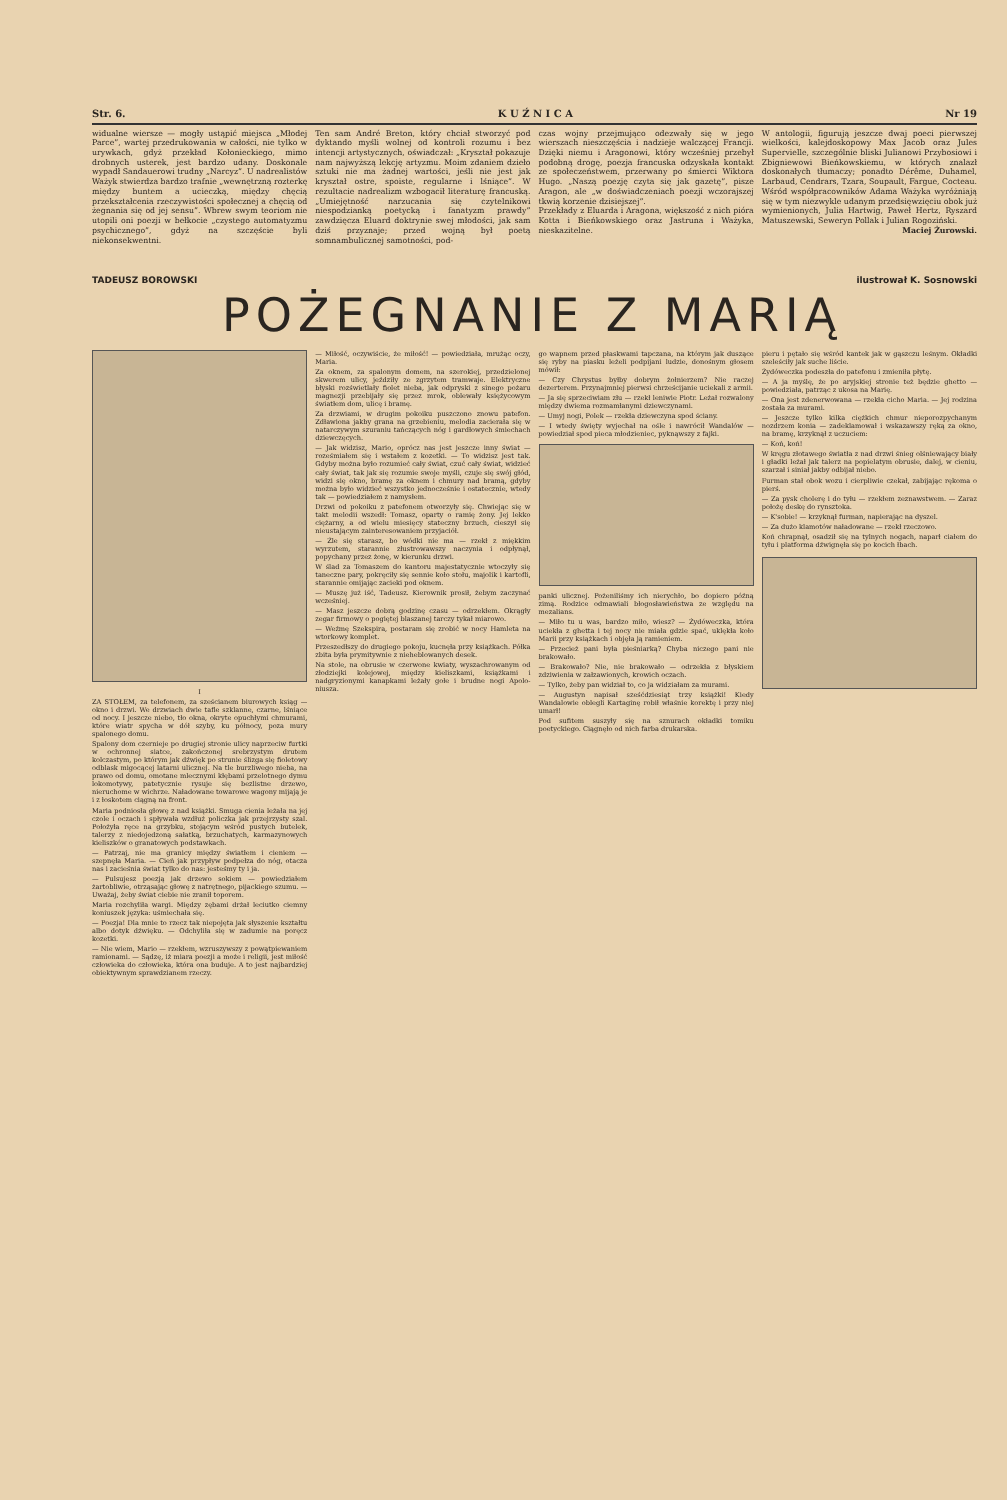Str. 6. K U Ź N I C A Nr 19
widualne wiersze — mogły ustąpić miejsca „Młodej Parce”, wartej przedrukowania w całości, nie tylko w urywkach, gdyż przekład Kołonieckiego, mimo drobnych usterek, jest bardzo udany. Doskonale wypadł Sandauerowi trudny „Narcyz”. U nadrealistów Ważyk stwierdza bardzo trafnie „wewnętrzną rozterkę między buntem a ucieczką, między chęcią przekształcenia rzeczywistości społecznej a chęcią od żegnania się od jej sensu”. Wbrew swym teoriom nie utopili oni poezji w bełkocie „czystego automatyzmu psychicznego”, gdyż na szczęście byli niekonsekwentni.
Ten sam André Breton, który chciał stworzyć pod dyktando myśli wolnej od kontroli rozumu i bez intencji artystycznych, oświadczał: „Kryształ pokazuje nam najwyższą lekcję artyzmu. Moim zdaniem dzieło sztuki nie ma żadnej wartości, jeśli nie jest jak kryształ ostre, spoiste, regularne i lśniące”. W rezultacie nadrealizm wzbogacił literaturę francuską. „Umiejętność narzucania się czytelnikowi niespodzianką poetycką i fanatyzm prawdy” zawdzięcza Eluard doktrynie swej młodości, jak sam dziś przyznaje; przed wojną był poetą somnambulicznej samotności, pod-
czas wojny przejmująco odezwały się w jego wierszach nieszczęścia i nadzieje walczącej Francji. Dzięki niemu i Aragonowi, który wcześniej przebył podobną drogę, poezja francuska odzyskała kontakt ze społeczeństwem, przerwany po śmierci Wiktora Hugo. „Naszą poezję czyta się jak gazetę”, pisze Aragon, ale „w doświadczeniach poezji wczorajszej tkwią korzenie dzisiejszej”.
Przekłady z Eluarda i Aragona, większość z nich pióra Kotta i Bieńkowskiego oraz Jastruna i Ważyka, nieskazitelne.
W antologii, figurują jeszcze dwaj poeci pierwszej wielkości, kalejdoskopowy Max Jacob oraz Jules Supervielle, szczególnie bliski Julianowi Przybosiowi i Zbigniewowi Bieńkowskiemu, w których znalazł doskonałych tłumaczy; ponadto Dérême, Duhamel, Larbaud, Cendrars, Tzara, Soupault, Fargue, Cocteau. Wśród współpracowników Adama Ważyka wyróżniają się w tym niezwykle udanym przedsięwzięciu obok już wymienionych, Julia Hartwig, Paweł Hertz, Ryszard Matuszewski, Seweryn Pollak i Julian Rogoziński.
Maciej Żurowski.
TADEUSZ BOROWSKI ilustrował K. Sosnowski
POŻEGNANIE Z MARIĄ
I
ZA STOŁEM, za telefonem, za sześcianem biurowych ksiąg — okno i drzwi. We drzwiach dwie tafle szklanne, czarne, lśniące od nocy. I jeszcze niebo, tło okna, okryte opuchłymi chmurami, które wiatr spycha w dół szyby, ku północy, poza mury spalonego domu.
Spalony dom czernieje po drugiej stronie ulicy naprzeciw furtki w ochronnej siatce, zakończonej srebrzystym drutem kolczastym, po którym jak dźwięk po strunie ślizga się fioletowy odblask migocącej latarni ulicznej. Na tle burzliwego nieba, na prawo od domu, omotane mlecznymi kłębami przelotnego dymu lokomotywy, patetycznie rysuje się bezlistne drzewo, nieruchome w wichrze. Naładowane towarowe wagony mijają je i z łoskotem ciągną na front.
Maria podniosła głowę z nad książki. Smuga cienia leżała na jej czole i oczach i spływała wzdłuż policzka jak przejrzysty szal. Położyła ręce na grzybku, stojącym wśród pustych butelek, talerzy z niedojedzoną sałatką, brzuchatych, karmazynowych kieliszków o granatowych podstawkach.
— Patrzaj, nie ma granicy między światłem i cieniem — szepnęła Maria. — Cień jak przypływ podpełza do nóg, otacza nas i zacieśnia świat tylko do nas: jesteśmy ty i ja.
— Pulsujesz poezją jak drzewo sokiem — powiedziałem żartobliwie, otrząsając głowę z natrętnego, pijackiego szumu. — Uważaj, żeby świat ciebie nie zranił toporem.
Maria rozchyliła wargi. Między zębami drżał leciutko ciemny koniuszek języka: uśmiechała się.
— Poezja! Dla mnie to rzecz tak niepojęta jak słyszenie kształtu albo dotyk dźwięku. — Odchyliła się w zadumie na poręcz kozetki.
— Nie wiem, Mario — rzekłem, wzruszywszy z powątpiewaniem ramionami. — Sądzę, iż miara poezji a może i religii, jest miłość człowieka do człowieka, która ona buduje. A to jest najbardziej obiektywnym sprawdzianem rzeczy.
— Miłość, oczywiście, że miłość! — powiedziała, mrużąc oczy, Maria.
Za oknem, za spalonym domem, na szerokiej, przedzielonej skwerem ulicy, jeździły ze zgrzytem tramwaje. Elektryczne błyski rozświetlały fiolet nieba, jak odpryski z sinego pożaru magnezji przebijały się przez mrok, oblewały księżycowym światłem dom, ulicę i bramę.
Za drzwiami, w drugim pokoiku puszczono znowu patefon. Zdławiona jakby grana na grzebieniu, melodia zacierała się w natarczywym szuraniu tańczących nóg i gardłowych śmiechach dziewczęcych.
— Jak widzisz, Mario, oprócz nas jest jeszcze inny świat — roześmiałem się i wstałem z kozetki. — To widzisz jest tak. Gdyby można było rozumieć cały świat, czuć cały świat, widzieć cały świat, tak jak się rozumie swoje myśli, czuje się swój głód, widzi się okno, bramę za oknem i chmury nad bramą, gdyby można było widzieć wszystko jednocześnie i ostatecznie, wtedy tak — powiedziałem z namysłem.
Drzwi od pokoiku z patefonem otworzyły się. Chwiejąc się w takt melodii wszedł: Tomasz, oparty o ramię żony. Jej lekko cięża­rny, a od wielu miesięcy stateczny brzuch, cieszył się nieustającym zainteresowaniem przyjaciół.
— Źle się starasz, bo wódki nie ma — rzekł z miękkim wyrzutem, starannie złustrowawszy naczynia i odpłynął, popychany przez żonę, w kierunku drzwi.
W ślad za Tomaszem do kantoru majestatycznie wtoczyły się taneczne pary, pokręciły się sennie koło stołu, majolik i kartofli, starannie omijając zacieki pod oknem.
— Muszę już iść, Tadeusz. Kierownik prosił, żebym zaczynać wcześniej.
— Masz jeszcze dobrą godzinę czasu — odrzekłem. Okrągły zegar firmowy o pogiętej blaszanej tarczy tykał miarowo.
— Weźmę Szekspira, postaram się zrobić w nocy Hamleta na wtorkowy komplet.
Przeszedłszy do drugiego pokoju, kucnęła przy książkach. Półka zbita była prymitywnie z nieheblowanych desek.
Na stole, na obrusie w czerwone kwiaty, wyszachrowanym od złodziejki kolejowej, między kieliszkami, książkami i nadgryzionymi kanapkami leżały gołe i brudne nogi Apolo­niusza.
go wapnem przed płaskwami tapczana, na którym jak duszące się ryby na piasku leżeli podpijani ludzie, donośnym głosem mówił:
— Czy Chrystus byłby dobrym żołnierzem? Nie raczej dezerterem. Przynajmniej pierwsi chrześcijanie uciekali z armii.
— Ja się sprzeciwiam złu — rzekł leniwie Piotr. Leżał rozwalony między dwiema rozmamłanymi dziewczynami.
— Umyj nogi, Polek — rzekła dziewczyna spod ściany.
— I wtedy święty wyjechał na ośle i nawrócił Wandalów — powiedział spod pieca młodzieniec, pyknąwszy z fajki.
panki ulicznej. Pożeniliśmy ich nierychło, bo dopiero późną zimą. Rodzice odmawiali błogosławieństwa ze względu na mezalians.
— Miło tu u was, bardzo miło, wiesz? — Żydóweczka, która uciekła z ghetta i tej nocy nie miała gdzie spać, uklękła koło Marii przy książkach i objęła ją ramieniem.
— Przecież pani była pieśniarką? Chyba niczego pani nie brakowało.
— Brakowało? Nie, nie brakowało — odrzekła z błyskiem zdziwienia w załzawionych, krowich oczach.
— Tylko, żeby pan widział to, co ja widziałam za murami.
— Augustyn napisał sześćdziesiąt trzy książki! Kiedy Wandalowie oblegli Kartaginę robił właśnie korektę i przy niej umarł!
Pod sufitem suszyły się na sznurach okładki tomiku poetyckiego. Ciągnęło od nich farba drukarska.
pieru i pętało się wśród kantek jak w gąszczu leśnym. Okładki szeleściły jak suche liście.
Żydóweczka podeszła do patefonu i zmieniła płytę.
— A ja myślę, że po aryjskiej stronie też będzie ghetto — powiedziała, patrząc z ukosa na Marię.
— Ona jest zdenerwowana — rzekła cicho Maria. — Jej rodzina została za murami.
— Jeszcze tylko kilka ciężkich chmur nieporozpychanym nozdrzem konia — zadeklamował i wskazawszy ręką za okno, na bramę, krzyknął z uczuciem:
— Koń, koń!
W kręgu złotawego światła z nad drzwi śnieg olśniewający biały i gładki leżał jak talerz na popielatym obrusie, dalej, w cieniu, szarzał i siniał jakby odbijał niebo.
Furman stał obok wozu i cierpliwie czekał, zabijając rękoma o pierś.
— Za pysk cholerę i do tyłu — rzekłem zeznawstwem. — Zaraz położę deskę do rynsztoka.
— K'sobie! — krzyknął furman, napierając na dyszel.
— Za dużo klamotów naładowane — rzekł rzeczowo.
Koń chrapnął, osadził się na tylnych nogach, naparł ciałem do tyłu i platforma dźwignęła się po kocich łbach.